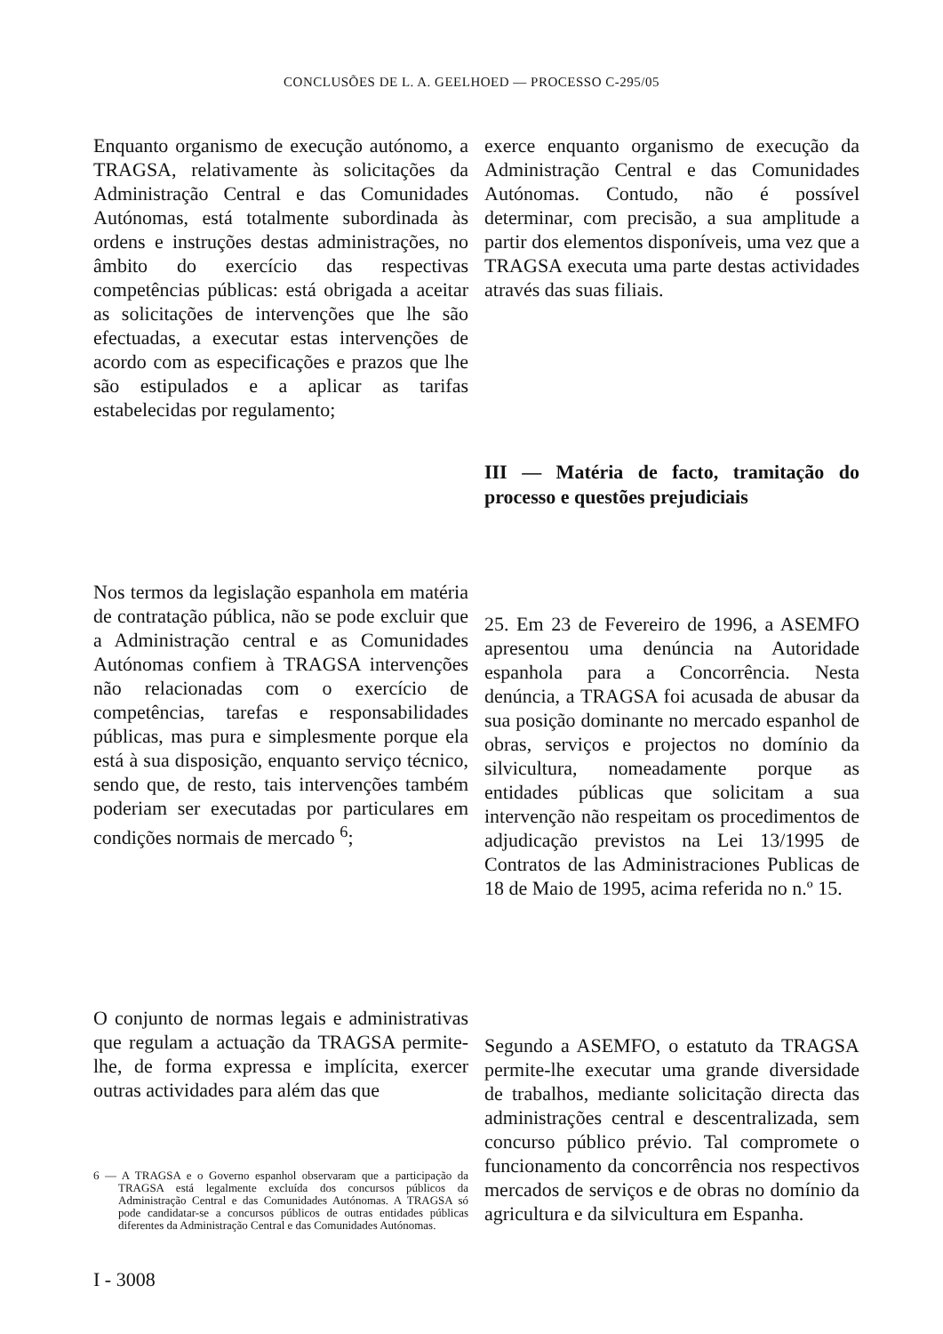CONCLUSÕES DE L. A. GEELHOED — PROCESSO C-295/05
Enquanto organismo de execução autónomo, a TRAGSA, relativamente às solicitações da Administração Central e das Comunidades Autónomas, está totalmente subordinada às ordens e instruções destas administrações, no âmbito do exercício das respectivas competências públicas: está obrigada a aceitar as solicitações de intervenções que lhe são efectuadas, a executar estas intervenções de acordo com as especificações e prazos que lhe são estipulados e a aplicar as tarifas estabelecidas por regulamento;
Nos termos da legislação espanhola em matéria de contratação pública, não se pode excluir que a Administração central e as Comunidades Autónomas confiem à TRAGSA intervenções não relacionadas com o exercício de competências, tarefas e responsabilidades públicas, mas pura e simplesmente porque ela está à sua disposição, enquanto serviço técnico, sendo que, de resto, tais intervenções também poderiam ser executadas por particulares em condições normais de mercado <sup>6</sup>;
O conjunto de normas legais e administrativas que regulam a actuação da TRAGSA permite-lhe, de forma expressa e implícita, exercer outras actividades para além das que
6 — A TRAGSA e o Governo espanhol observaram que a participação da TRAGSA está legalmente excluída dos concursos públicos da Administração Central e das Comunidades Autónomas. A TRAGSA só pode candidatar-se a concursos públicos de outras entidades públicas diferentes da Administração Central e das Comunidades Autónomas.
I - 3008
exerce enquanto organismo de execução da Administração Central e das Comunidades Autónomas. Contudo, não é possível determinar, com precisão, a sua amplitude a partir dos elementos disponíveis, uma vez que a TRAGSA executa uma parte destas actividades através das suas filiais.
III — Matéria de facto, tramitação do processo e questões prejudiciais
25. Em 23 de Fevereiro de 1996, a ASEMFO apresentou uma denúncia na Autoridade espanhola para a Concorrência. Nesta denúncia, a TRAGSA foi acusada de abusar da sua posição dominante no mercado espanhol de obras, serviços e projectos no domínio da silvicultura, nomeadamente porque as entidades públicas que solicitam a sua intervenção não respeitam os procedimentos de adjudicação previstos na Lei 13/1995 de Contratos de las Administraciones Publicas de 18 de Maio de 1995, acima referida no n.º 15.
Segundo a ASEMFO, o estatuto da TRAGSA permite-lhe executar uma grande diversidade de trabalhos, mediante solicitação directa das administrações central e descentralizada, sem concurso público prévio. Tal compromete o funcionamento da concorrência nos respectivos mercados de serviços e de obras no domínio da agricultura e da silvicultura em Espanha.